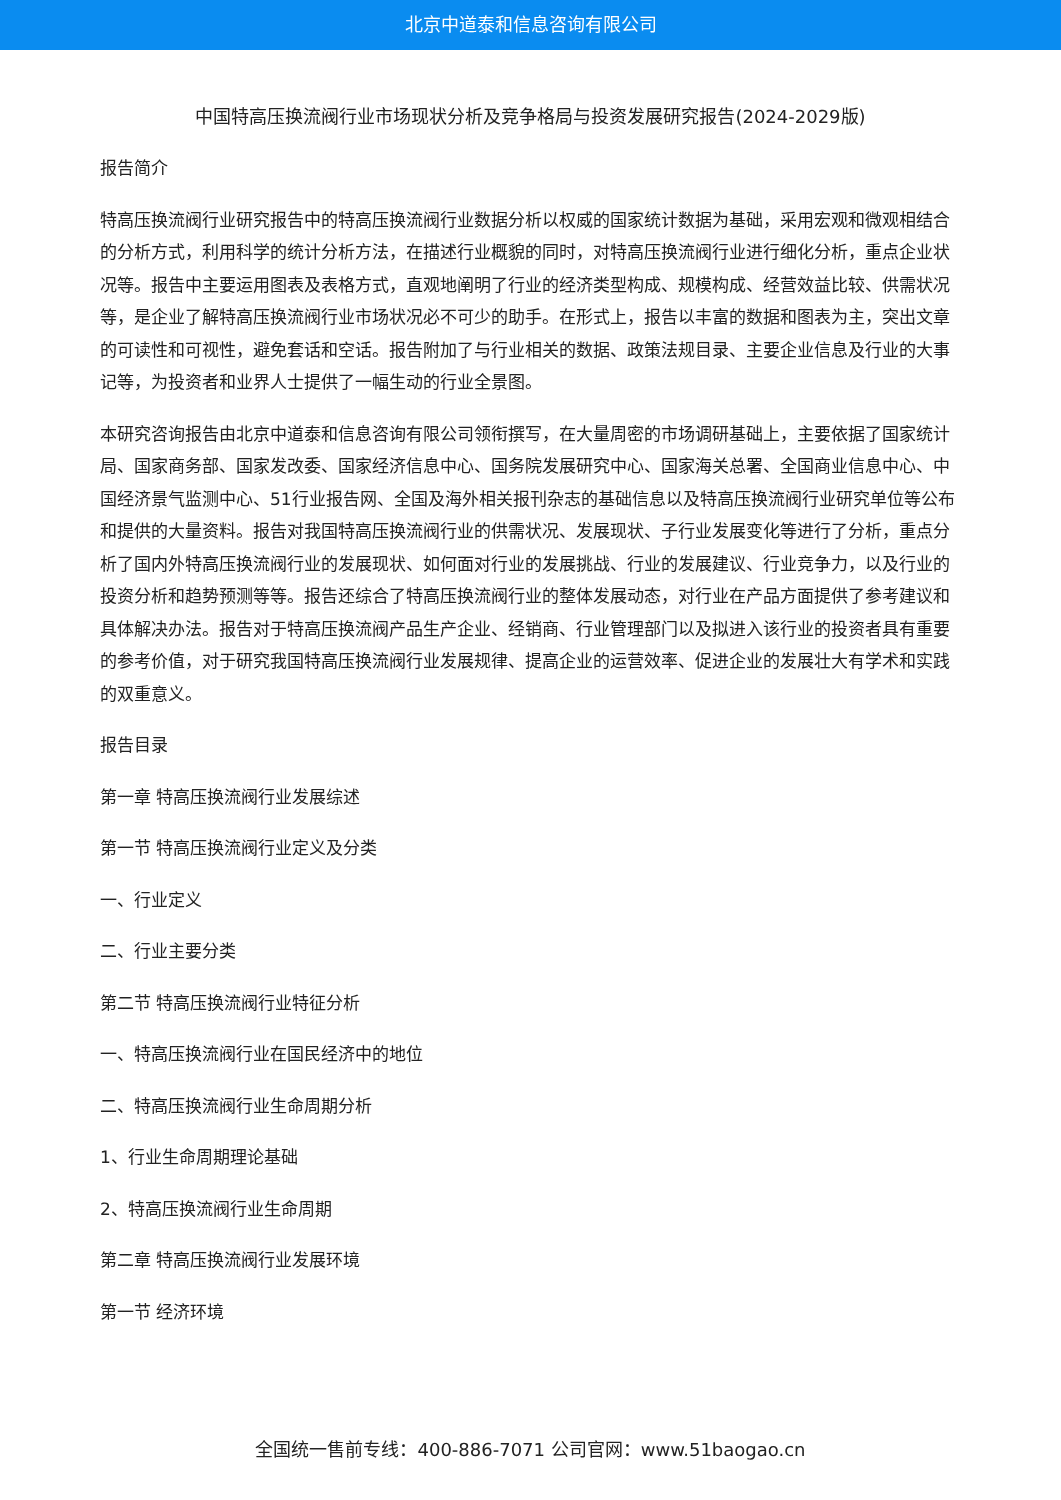北京中道泰和信息咨询有限公司
中国特高压换流阀行业市场现状分析及竞争格局与投资发展研究报告(2024-2029版)
报告简介
特高压换流阀行业研究报告中的特高压换流阀行业数据分析以权威的国家统计数据为基础，采用宏观和微观相结合的分析方式，利用科学的统计分析方法，在描述行业概貌的同时，对特高压换流阀行业进行细化分析，重点企业状况等。报告中主要运用图表及表格方式，直观地阐明了行业的经济类型构成、规模构成、经营效益比较、供需状况等，是企业了解特高压换流阀行业市场状况必不可少的助手。在形式上，报告以丰富的数据和图表为主，突出文章的可读性和可视性，避免套话和空话。报告附加了与行业相关的数据、政策法规目录、主要企业信息及行业的大事记等，为投资者和业界人士提供了一幅生动的行业全景图。
本研究咨询报告由北京中道泰和信息咨询有限公司领衔撰写，在大量周密的市场调研基础上，主要依据了国家统计局、国家商务部、国家发改委、国家经济信息中心、国务院发展研究中心、国家海关总署、全国商业信息中心、中国经济景气监测中心、51行业报告网、全国及海外相关报刊杂志的基础信息以及特高压换流阀行业研究单位等公布和提供的大量资料。报告对我国特高压换流阀行业的供需状况、发展现状、子行业发展变化等进行了分析，重点分析了国内外特高压换流阀行业的发展现状、如何面对行业的发展挑战、行业的发展建议、行业竞争力，以及行业的投资分析和趋势预测等等。报告还综合了特高压换流阀行业的整体发展动态，对行业在产品方面提供了参考建议和具体解决办法。报告对于特高压换流阀产品生产企业、经销商、行业管理部门以及拟进入该行业的投资者具有重要的参考价值，对于研究我国特高压换流阀行业发展规律、提高企业的运营效率、促进企业的发展壮大有学术和实践的双重意义。
报告目录
第一章 特高压换流阀行业发展综述
第一节 特高压换流阀行业定义及分类
一、行业定义
二、行业主要分类
第二节 特高压换流阀行业特征分析
一、特高压换流阀行业在国民经济中的地位
二、特高压换流阀行业生命周期分析
1、行业生命周期理论基础
2、特高压换流阀行业生命周期
第二章 特高压换流阀行业发展环境
第一节 经济环境
全国统一售前专线：400-886-7071 公司官网：www.51baogao.cn